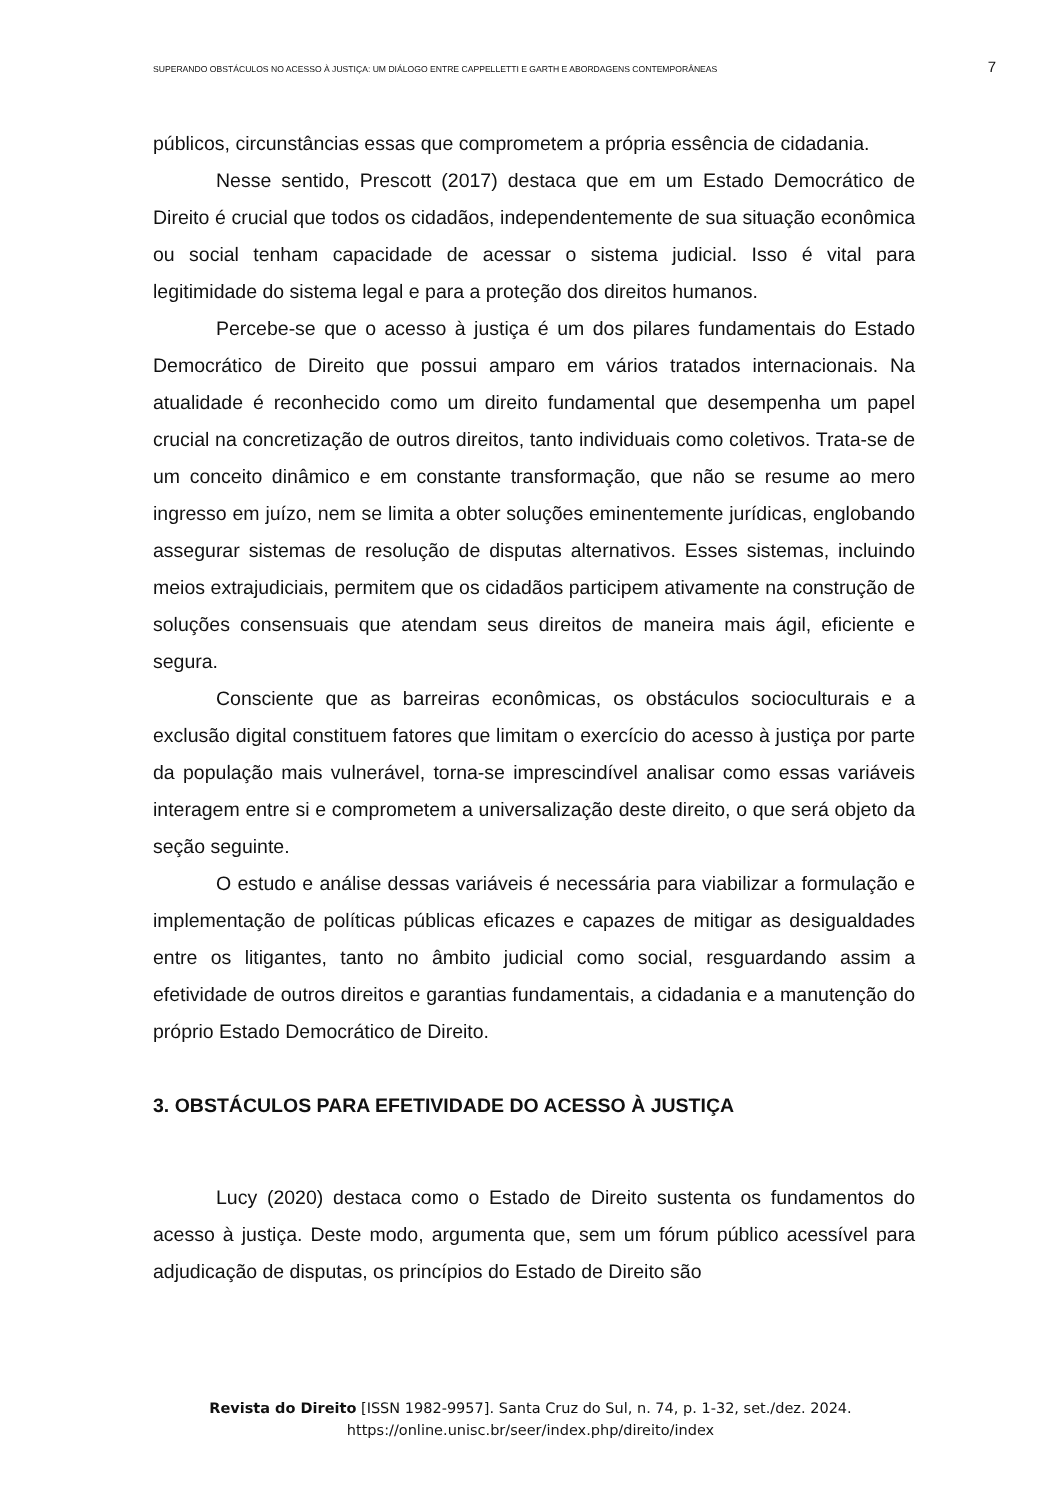SUPERANDO OBSTÁCULOS NO ACESSO À JUSTIÇA: UM DIÁLOGO ENTRE CAPPELLETTI E GARTH E ABORDAGENS CONTEMPORÂNEAS 7
públicos, circunstâncias essas que comprometem a própria essência de cidadania.
Nesse sentido, Prescott (2017) destaca que em um Estado Democrático de Direito é crucial que todos os cidadãos, independentemente de sua situação econômica ou social tenham capacidade de acessar o sistema judicial. Isso é vital para legitimidade do sistema legal e para a proteção dos direitos humanos.
Percebe-se que o acesso à justiça é um dos pilares fundamentais do Estado Democrático de Direito que possui amparo em vários tratados internacionais. Na atualidade é reconhecido como um direito fundamental que desempenha um papel crucial na concretização de outros direitos, tanto individuais como coletivos. Trata-se de um conceito dinâmico e em constante transformação, que não se resume ao mero ingresso em juízo, nem se limita a obter soluções eminentemente jurídicas, englobando assegurar sistemas de resolução de disputas alternativos. Esses sistemas, incluindo meios extrajudiciais, permitem que os cidadãos participem ativamente na construção de soluções consensuais que atendam seus direitos de maneira mais ágil, eficiente e segura.
Consciente que as barreiras econômicas, os obstáculos socioculturais e a exclusão digital constituem fatores que limitam o exercício do acesso à justiça por parte da população mais vulnerável, torna-se imprescindível analisar como essas variáveis interagem entre si e comprometem a universalização deste direito, o que será objeto da seção seguinte.
O estudo e análise dessas variáveis é necessária para viabilizar a formulação e implementação de políticas públicas eficazes e capazes de mitigar as desigualdades entre os litigantes, tanto no âmbito judicial como social, resguardando assim a efetividade de outros direitos e garantias fundamentais, a cidadania e a manutenção do próprio Estado Democrático de Direito.
3. OBSTÁCULOS PARA EFETIVIDADE DO ACESSO À JUSTIÇA
Lucy (2020) destaca como o Estado de Direito sustenta os fundamentos do acesso à justiça. Deste modo, argumenta que, sem um fórum público acessível para adjudicação de disputas, os princípios do Estado de Direito são
Revista do Direito [ISSN 1982-9957]. Santa Cruz do Sul, n. 74, p. 1-32, set./dez. 2024.
https://online.unisc.br/seer/index.php/direito/index